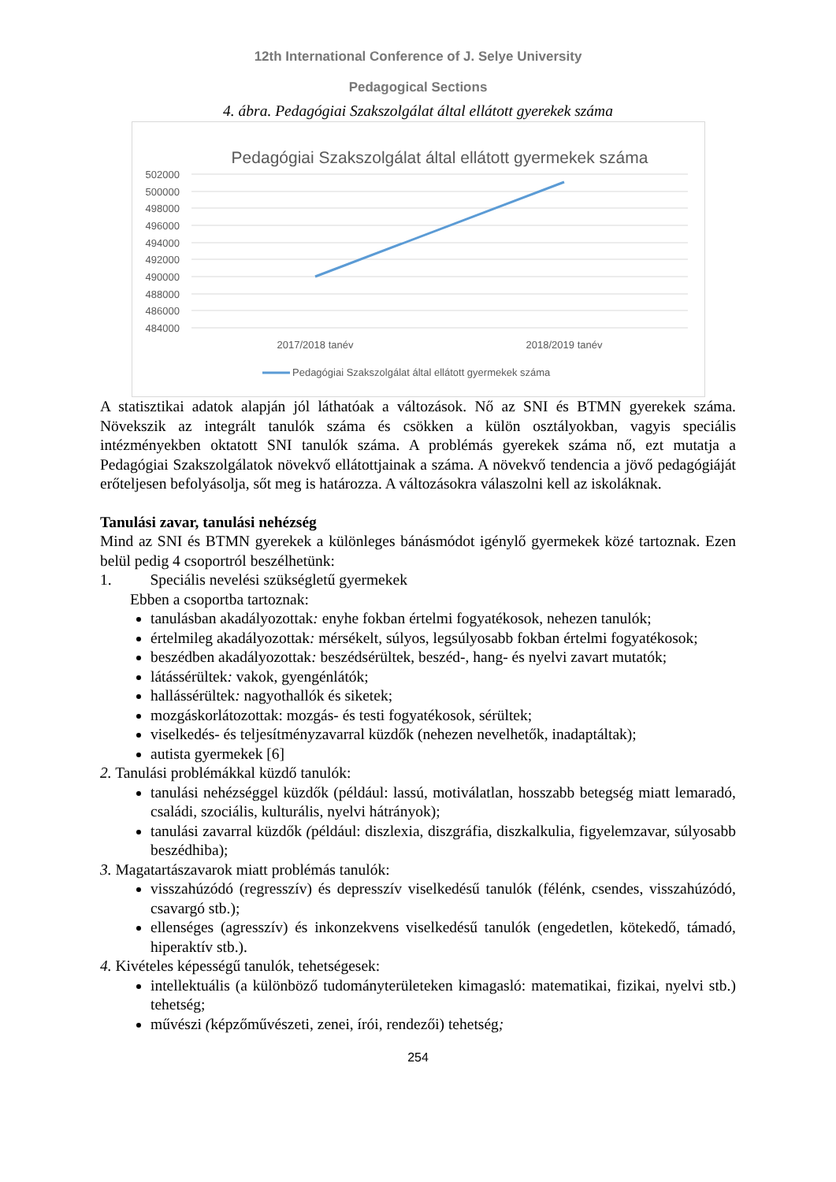12th International Conference of J. Selye University
Pedagogical Sections
4. ábra. Pedagógiai Szakszolgálat által ellátott gyerekek száma
Pedagógiai Szakszolgálat által ellátott gyermekek száma
502000
500000
498000
496000
494000
492000
490000
488000
486000
484000
2017/2018 tanév
2018/2019 tanév
Pedagógiai Szakszolgálat által ellátott gyermekek száma
A statisztikai adatok alapján jól láthatóak a változások. Nő az SNI és BTMN gyerekek száma. Növekszik az integrált tanulók száma és csökken a külön osztályokban, vagyis speciális intézményekben oktatott SNI tanulók száma. A problémás gyerekek száma nő, ezt mutatja a Pedagógiai Szakszolgálatok növekvő ellátottjainak a száma. A növekvő tendencia a jövő pedagógiáját erőteljesen befolyásolja, sőt meg is határozza. A változásokra válaszolni kell az iskoláknak.
Tanulási zavar, tanulási nehézség
Mind az SNI és BTMN gyerekek a különleges bánásmódot igénylő gyermekek közé tartoznak. Ezen belül pedig 4 csoportról beszélhetünk:
1. Speciális nevelési szükségletű gyermekek
Ebben a csoportba tartoznak:
tanulásban akadályozottak: enyhe fokban értelmi fogyatékosok, nehezen tanulók;
értelmileg akadályozottak: mérsékelt, súlyos, legsúlyosabb fokban értelmi fogyatékosok;
beszédben akadályozottak: beszédsérültek, beszéd-, hang- és nyelvi zavart mutatók;
látássérültek: vakok, gyengénlátók;
hallássérültek: nagyothallók és siketek;
mozgáskorlátozottak: mozgás- és testi fogyatékosok, sérültek;
viselkedés- és teljesítményzavarral küzdők (nehezen nevelhetők, inadaptáltak);
autista gyermekek [6]
2. Tanulási problémákkal küzdő tanulók:
tanulási nehézséggel küzdők (például: lassú, motiválatlan, hosszabb betegség miatt lemaradó, családi, szociális, kulturális, nyelvi hátrányok);
tanulási zavarral küzdők (például: diszlexia, diszgráfia, diszkalkulia, figyelemzavar, súlyosabb beszédhiba);
3. Magatartászavarok miatt problémás tanulók:
visszahúzódó (regresszív) és depresszív viselkedésű tanulók (félénk, csendes, visszahúzódó, csavargó stb.);
ellenséges (agresszív) és inkonzekvens viselkedésű tanulók (engedetlen, kötekedő, támadó, hiperaktív stb.).
4. Kivételes képességű tanulók, tehetségesek:
intellektuális (a különböző tudományterületeken kimagasló: matematikai, fizikai, nyelvi stb.) tehetség;
művészi (képzőművészeti, zenei, írói, rendezői) tehetség;
254